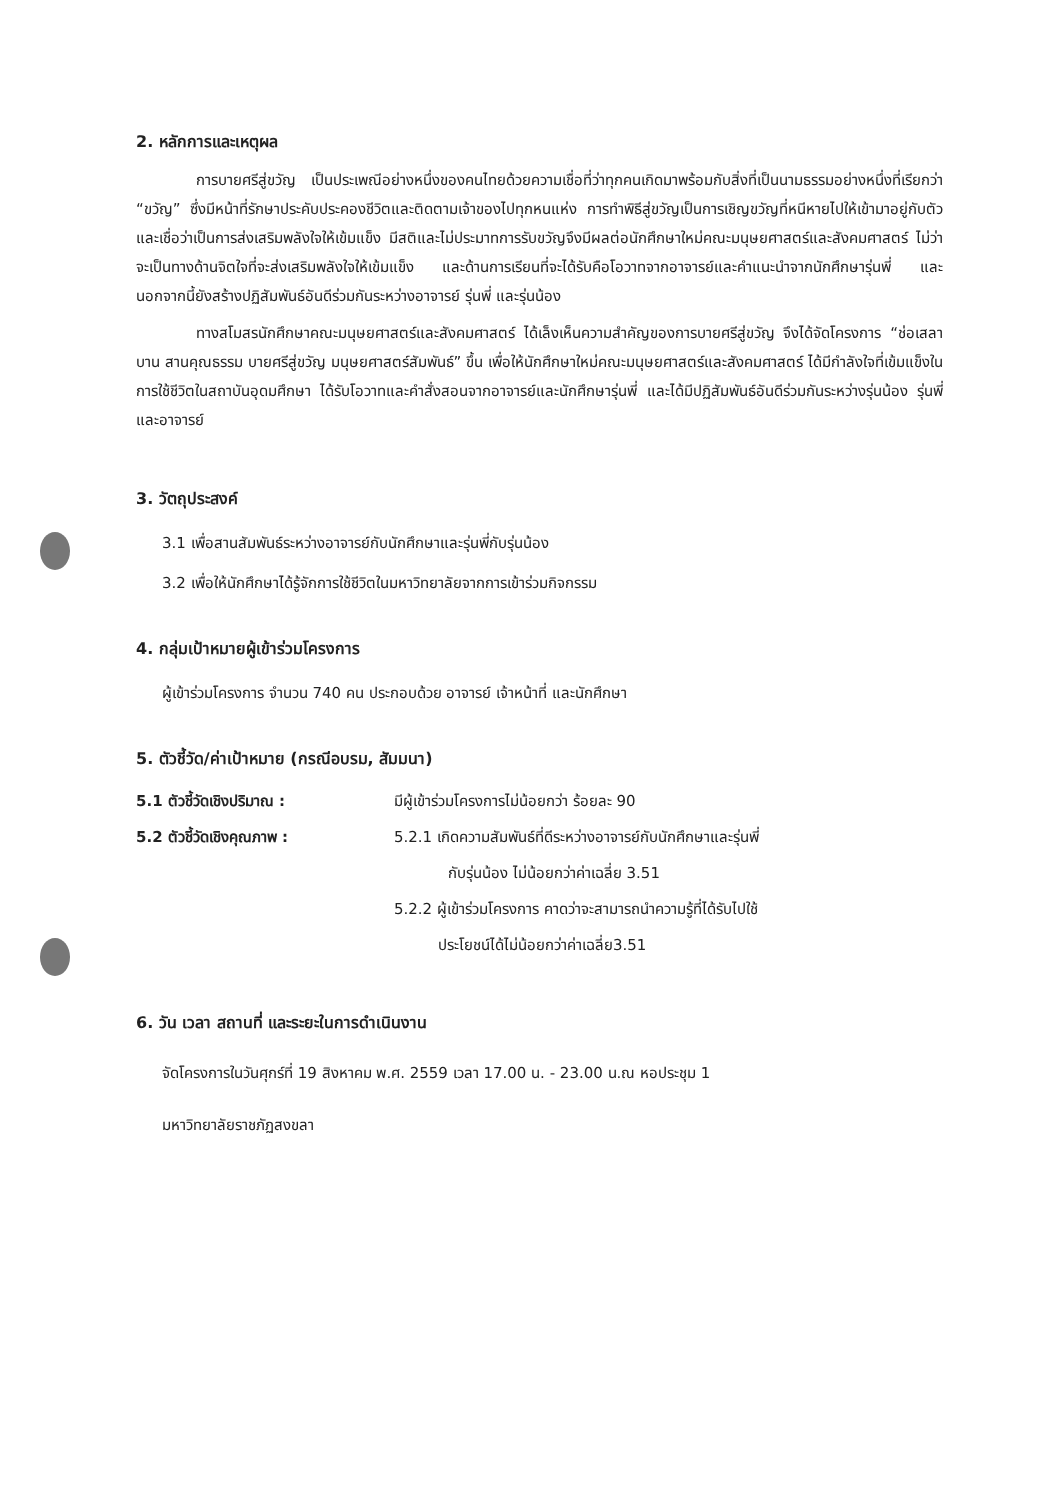2. หลักการและเหตุผล
การบายศรีสู่ขวัญ เป็นประเพณีอย่างหนึ่งของคนไทยด้วยความเชื่อที่ว่าทุกคนเกิดมาพร้อมกับสิ่งที่เป็นนามธรรมอย่างหนึ่งที่เรียกว่า “ขวัญ” ซึ่งมีหน้าที่รักษาประคับประคองชีวิตและติดตามเจ้าของไปทุกหนแห่ง การทำพิธีสู่ขวัญเป็นการเชิญขวัญที่หนีหายไปให้เข้ามาอยู่กับตัว และเชื่อว่าเป็นการส่งเสริมพลังใจให้เข้มแข็ง มีสติและไม่ประมาทการรับขวัญจึงมีผลต่อนักศึกษาใหม่คณะมนุษยศาสตร์และสังคมศาสตร์ ไม่ว่าจะเป็นทางด้านจิตใจที่จะส่งเสริมพลังใจให้เข้มแข็ง และด้านการเรียนที่จะได้รับคือโอวาทจากอาจารย์และคำแนะนำจากนักศึกษารุ่นพี่ และนอกจากนี้ยังสร้างปฏิสัมพันธ์อันดีร่วมกันระหว่างอาจารย์ รุ่นพี่ และรุ่นน้อง
ทางสโมสรนักศึกษาคณะมนุษยศาสตร์และสังคมศาสตร์ ได้เล็งเห็นความสำคัญของการบายศรีสู่ขวัญ จึงได้จัดโครงการ “ช่อเสลาบาน สานคุณธรรม บายศรีสู่ขวัญ มนุษยศาสตร์สัมพันธ์” ขึ้น เพื่อให้นักศึกษาใหม่คณะมนุษยศาสตร์และสังคมศาสตร์ ได้มีกำลังใจที่เข้มแข็งในการใช้ชีวิตในสถาบันอุดมศึกษา ได้รับโอวาทและคำสั่งสอนจากอาจารย์และนักศึกษารุ่นพี่ และได้มีปฏิสัมพันธ์อันดีร่วมกันระหว่างรุ่นน้อง รุ่นพี่ และอาจารย์
3. วัตถุประสงค์
3.1 เพื่อสานสัมพันธ์ระหว่างอาจารย์กับนักศึกษาและรุ่นพี่กับรุ่นน้อง
3.2 เพื่อให้นักศึกษาได้รู้จักการใช้ชีวิตในมหาวิทยาลัยจากการเข้าร่วมกิจกรรม
4. กลุ่มเป้าหมายผู้เข้าร่วมโครงการ
ผู้เข้าร่วมโครงการ จำนวน 740 คน ประกอบด้วย อาจารย์ เจ้าหน้าที่ และนักศึกษา
5. ตัวชี้วัด/ค่าเป้าหมาย (กรณีอบรม, สัมมนา)
5.1 ตัวชี้วัดเชิงปริมาณ : มีผู้เข้าร่วมโครงการไม่น้อยกว่า ร้อยละ 90
5.2 ตัวชี้วัดเชิงคุณภาพ : 5.2.1 เกิดความสัมพันธ์ที่ดีระหว่างอาจารย์กับนักศึกษาและรุ่นพี่
กับรุ่นน้อง ไม่น้อยกว่าค่าเฉลี่ย 3.51
5.2.2 ผู้เข้าร่วมโครงการ คาดว่าจะสามารถนำความรู้ที่ได้รับไปใช้
ประโยชน์ได้ไม่น้อยกว่าค่าเฉลี่ย3.51
6. วัน เวลา สถานที่ และระยะในการดำเนินงาน
จัดโครงการในวันศุกร์ที่ 19 สิงหาคม พ.ศ. 2559 เวลา 17.00 น. - 23.00 น.ณ หอประชุม 1
มหาวิทยาลัยราชภัฏสงขลา